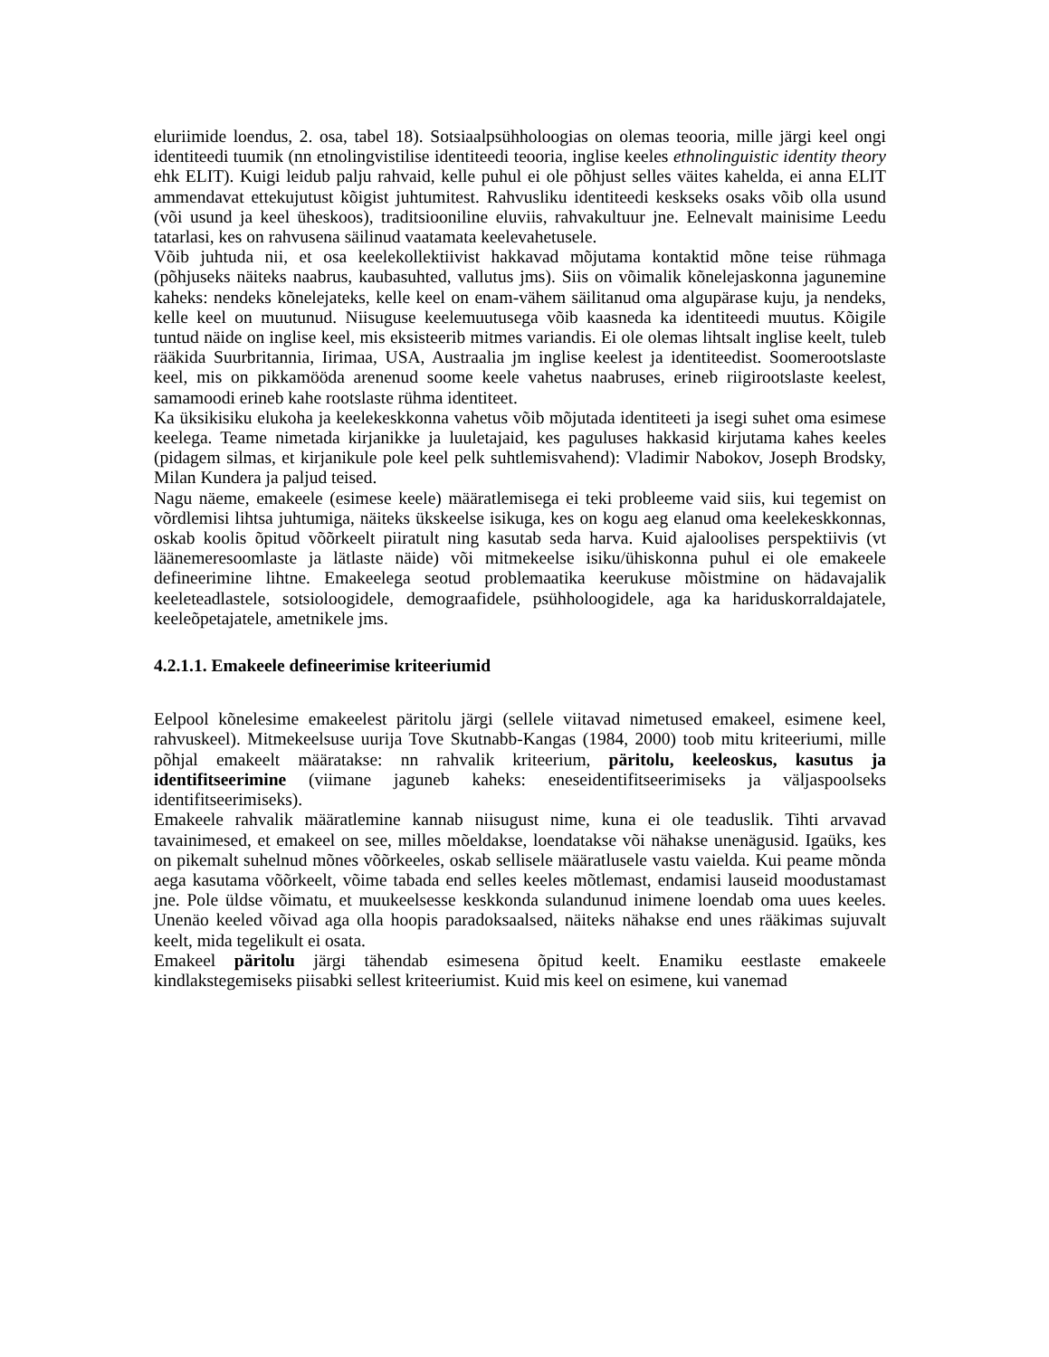eluriimide loendus, 2. osa, tabel 18). Sotsiaalpsühholoogias on olemas teooria, mille järgi keel ongi identiteedi tuumik (nn etnolingvistilise identiteedi teooria, inglise keeles ethnolinguistic identity theory ehk ELIT). Kuigi leidub palju rahvaid, kelle puhul ei ole põhjust selles väites kahelda, ei anna ELIT ammendavat ettekujutust kõigist juhtumitest. Rahvusliku identiteedi keskseks osaks võib olla usund (või usund ja keel üheskoos), traditsiooniline eluviis, rahvakultuur jne. Eelnevalt mainisime Leedu tatarlasi, kes on rahvusena säilinud vaatamata keelevahetusele.
Võib juhtuda nii, et osa keelekollektiivist hakkavad mõjutama kontaktid mõne teise rühmaga (põhjuseks näiteks naabrus, kaubasuhted, vallutus jms). Siis on võimalik kõnelejaskonna jagunemine kaheks: nendeks kõnelejateks, kelle keel on enam-vähem säilitanud oma algupärase kuju, ja nendeks, kelle keel on muutunud. Niisuguse keelemuutusega võib kaasneda ka identiteedi muutus. Kõigile tuntud näide on inglise keel, mis eksisteerib mitmes variandis. Ei ole olemas lihtsalt inglise keelt, tuleb rääkida Suurbritannia, Iirimaa, USA, Austraalia jm inglise keelest ja identiteedist. Soomerootslaste keel, mis on pikkamööda arenenud soome keele vahetus naabruses, erineb riigirootslaste keelest, samamoodi erineb kahe rootslaste rühma identiteet.
Ka üksikisiku elukoha ja keelekeskkonna vahetus võib mõjutada identiteeti ja isegi suhet oma esimese keelega. Teame nimetada kirjanikke ja luuletajaid, kes paguluses hakkasid kirjutama kahes keeles (pidagem silmas, et kirjanikule pole keel pelk suhtlemisvahend): Vladimir Nabokov, Joseph Brodsky, Milan Kundera ja paljud teised.
Nagu näeme, emakeele (esimese keele) määratlemisega ei teki probleeme vaid siis, kui tegemist on võrdlemisi lihtsa juhtumiga, näiteks ükskeelse isikuga, kes on kogu aeg elanud oma keelekeskkonnas, oskab koolis õpitud võõrkeelt piiratult ning kasutab seda harva. Kuid ajaloolises perspektiivis (vt läänemeresoomlaste ja lätlaste näide) või mitmekeelse isiku/ühiskonna puhul ei ole emakeele defineerimine lihtne. Emakeelega seotud problemaatika keerukuse mõistmine on hädavajalik keeleteadlastele, sotsioloogidele, demograafidele, psühholoogidele, aga ka hariduskorraldajatele, keeleõpetajatele, ametnikele jms.
4.2.1.1. Emakeele defineerimise kriteeriumid
Eelpool kõnelesime emakeelest päritolu järgi (sellele viitavad nimetused emakeel, esimene keel, rahvuskeel). Mitmekeelsuse uurija Tove Skutnabb-Kangas (1984, 2000) toob mitu kriteeriumi, mille põhjal emakeelt määratakse: nn rahvalik kriteerium, päritolu, keeleoskus, kasutus ja identifitseerimine (viimane jaguneb kaheks: eneseidentifitseerimiseks ja väljaspoolseks identifitseerimiseks).
Emakeele rahvalik määratlemine kannab niisugust nime, kuna ei ole teaduslik. Tihti arvavad tavainimesed, et emakeel on see, milles mõeldakse, loendatakse või nähakse unenägusid. Igaüks, kes on pikemalt suhelnud mõnes võõrkeeles, oskab sellisele määratlusele vastu vaielda. Kui peame mõnda aega kasutama võõrkeelt, võime tabada end selles keeles mõtlemast, endamisi lauseid moodustamast jne. Pole üldse võimatu, et muukeelsesse keskkonda sulandunud inimene loendab oma uues keeles. Unenäo keeled võivad aga olla hoopis paradoksaalsed, näiteks nähakse end unes rääkimas sujuvalt keelt, mida tegelikult ei osata.
Emakeel päritolu järgi tähendab esimesena õpitud keelt. Enamiku eestlaste emakeele kindlakstegemiseks piisabki sellest kriteeriumist. Kuid mis keel on esimene, kui vanemad